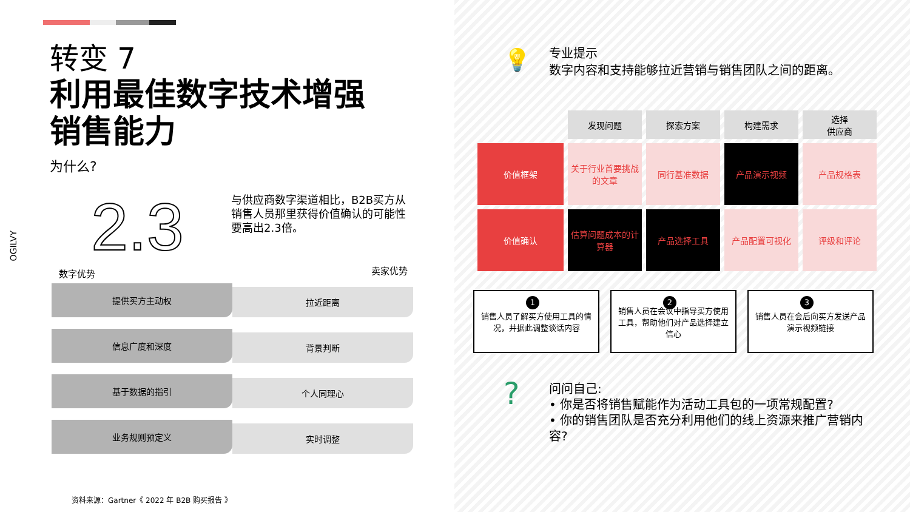转变 7
利用最佳数字技术增强
销售能力
为什么?
2.3
与供应商数字渠道相比，B2B买方从销售人员那里获得价值确认的可能性要高出2.3倍。
OGILVY
数字优势 卖家优势
提供买方主动权
拉近距离
信息广度和深度
背景判断
基于数据的指引
个人同理心
业务规则预定义
实时调整
资料来源：Gartner《 2022 年 B2B 购买报告 》
💡
专业提示
数字内容和支持能够拉近营销与销售团队之间的距离。
| | 发现问题 | 探索方案 | 构建需求 | 选择 供应商 |
| 价值框架 | 关于行业首要挑战的文章 | 同行基准数据 | 产品演示视频 | 产品规格表 |
| 价值确认 | 估算问题成本的计算器 | 产品选择工具 | 产品配置可视化 | 评级和评论 |
1 销售人员了解买方使用工具的情况，并据此调整谈话内容
2 销售人员在会议中指导买方使用工具，帮助他们对产品选择建立信心
3 销售人员在会后向买方发送产品演示视频链接
?
问问自己:
• 你是否将销售赋能作为活动工具包的一项常规配置?
• 你的销售团队是否充分利用他们的线上资源来推广营销内容?